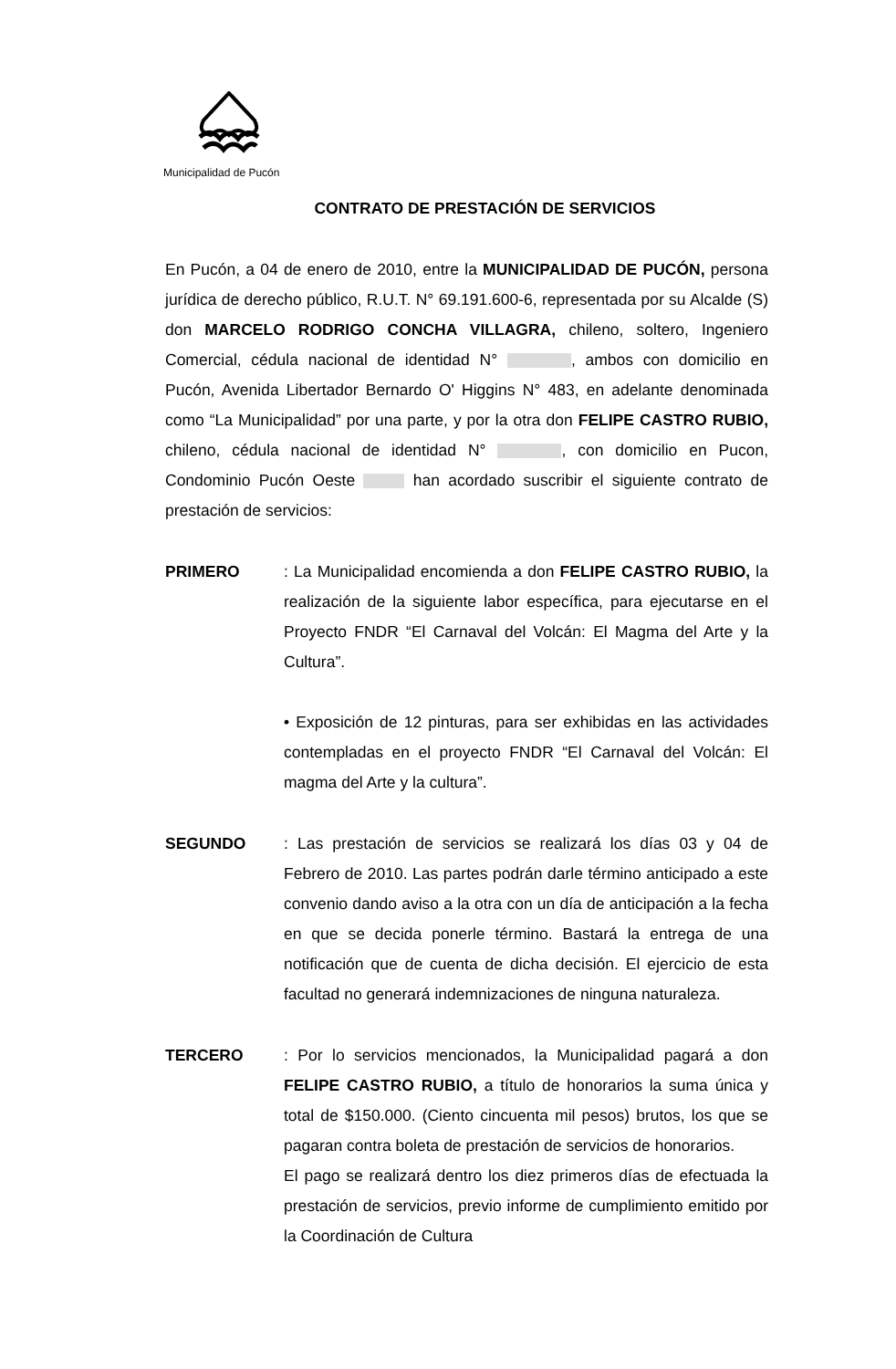Municipalidad de Pucón
CONTRATO DE PRESTACIÓN DE SERVICIOS
En Pucón, a 04 de enero de 2010, entre la MUNICIPALIDAD DE PUCÓN, persona jurídica de derecho público, R.U.T. N° 69.191.600-6, representada por su Alcalde (S) don MARCELO RODRIGO CONCHA VILLAGRA, chileno, soltero, Ingeniero Comercial, cédula nacional de identidad N° , ambos con domicilio en Pucón, Avenida Libertador Bernardo O' Higgins N° 483, en adelante denominada como “La Municipalidad” por una parte, y por la otra don FELIPE CASTRO RUBIO, chileno, cédula nacional de identidad N° , con domicilio en Pucon, Condominio Pucón Oeste han acordado suscribir el siguiente contrato de prestación de servicios:
PRIMERO : La Municipalidad encomienda a don FELIPE CASTRO RUBIO, la realización de la siguiente labor específica, para ejecutarse en el Proyecto FNDR “El Carnaval del Volcán: El Magma del Arte y la Cultura”.
• Exposición de 12 pinturas, para ser exhibidas en las actividades contempladas en el proyecto FNDR “El Carnaval del Volcán: El magma del Arte y la cultura”.
SEGUNDO : Las prestación de servicios se realizará los días 03 y 04 de Febrero de 2010. Las partes podrán darle término anticipado a este convenio dando aviso a la otra con un día de anticipación a la fecha en que se decida ponerle término. Bastará la entrega de una notificación que de cuenta de dicha decisión. El ejercicio de esta facultad no generará indemnizaciones de ninguna naturaleza.
TERCERO : Por lo servicios mencionados, la Municipalidad pagará a don FELIPE CASTRO RUBIO, a título de honorarios la suma única y total de $150.000. (Ciento cincuenta mil pesos) brutos, los que se pagaran contra boleta de prestación de servicios de honorarios.
El pago se realizará dentro los diez primeros días de efectuada la prestación de servicios, previo informe de cumplimiento emitido por la Coordinación de Cultura